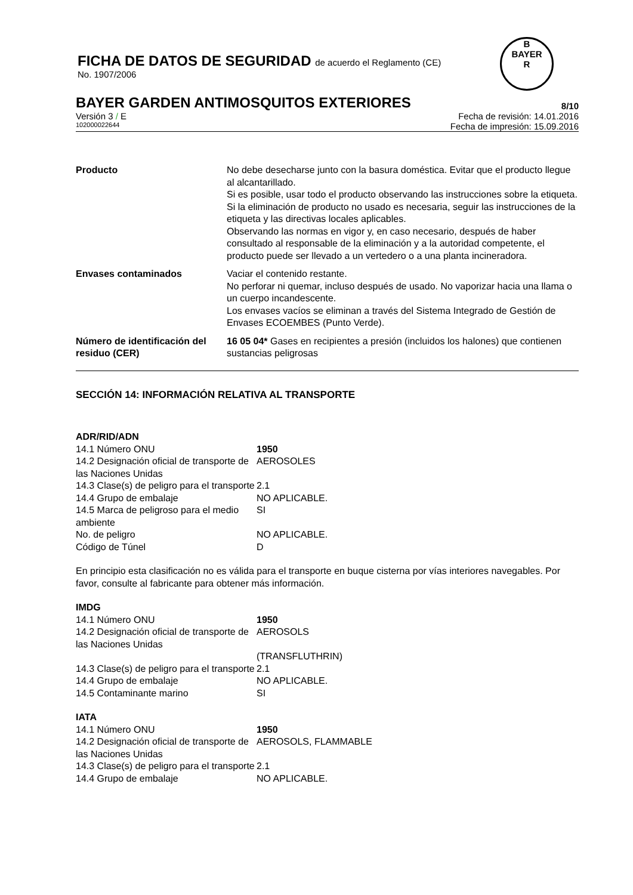FICHA DE DATOS DE SEGURIDAD de acuerdo el Reglamento (CE)
No. 1907/2006
B
BAYER
R
BAYER GARDEN ANTIMOSQUITOS EXTERIORES 8/10
Versión 3 / E Fecha de revisión: 14.01.2016
102000022644 Fecha de impresión: 15.09.2016
| Producto | No debe desecharse junto con la basura doméstica. Evitar que el producto llegue al alcantarillado. Si es posible, usar todo el producto observando las instrucciones sobre la etiqueta. Si la eliminación de producto no usado es necesaria, seguir las instrucciones de la etiqueta y las directivas locales aplicables. Observando las normas en vigor y, en caso necesario, después de haber consultado al responsable de la eliminación y a la autoridad competente, el producto puede ser llevado a un vertedero o a una planta incineradora. |
| Envases contaminados | Vaciar el contenido restante. No perforar ni quemar, incluso después de usado. No vaporizar hacia una llama o un cuerpo incandescente. Los envases vacíos se eliminan a través del Sistema Integrado de Gestión de Envases ECOEMBES (Punto Verde). |
| Número de identificación del residuo (CER) | 16 05 04* Gases en recipientes a presión (incluidos los halones) que contienen sustancias peligrosas |
SECCIÓN 14: INFORMACIÓN RELATIVA AL TRANSPORTE
ADR/RID/ADN
| 14.1 Número ONU | 1950 |
| 14.2 Designación oficial de transporte de las Naciones Unidas | AEROSOLES |
| 14.3 Clase(s) de peligro para el transporte | 2.1 |
| 14.4 Grupo de embalaje | NO APLICABLE. |
| 14.5 Marca de peligroso para el medio ambiente | SI |
| No. de peligro | NO APLICABLE. |
| Código de Túnel | D |
En principio esta clasificación no es válida para el transporte en buque cisterna por vías interiores navegables. Por favor, consulte al fabricante para obtener más información.
IMDG
| 14.1 Número ONU | 1950 |
| 14.2 Designación oficial de transporte de las Naciones Unidas | AEROSOLS |
| | (TRANSFLUTHRIN) |
| 14.3 Clase(s) de peligro para el transporte | 2.1 |
| 14.4 Grupo de embalaje | NO APLICABLE. |
| 14.5 Contaminante marino | SI |
IATA
| 14.1 Número ONU | 1950 |
| 14.2 Designación oficial de transporte de las Naciones Unidas | AEROSOLS, FLAMMABLE |
| 14.3 Clase(s) de peligro para el transporte | 2.1 |
| 14.4 Grupo de embalaje | NO APLICABLE. |